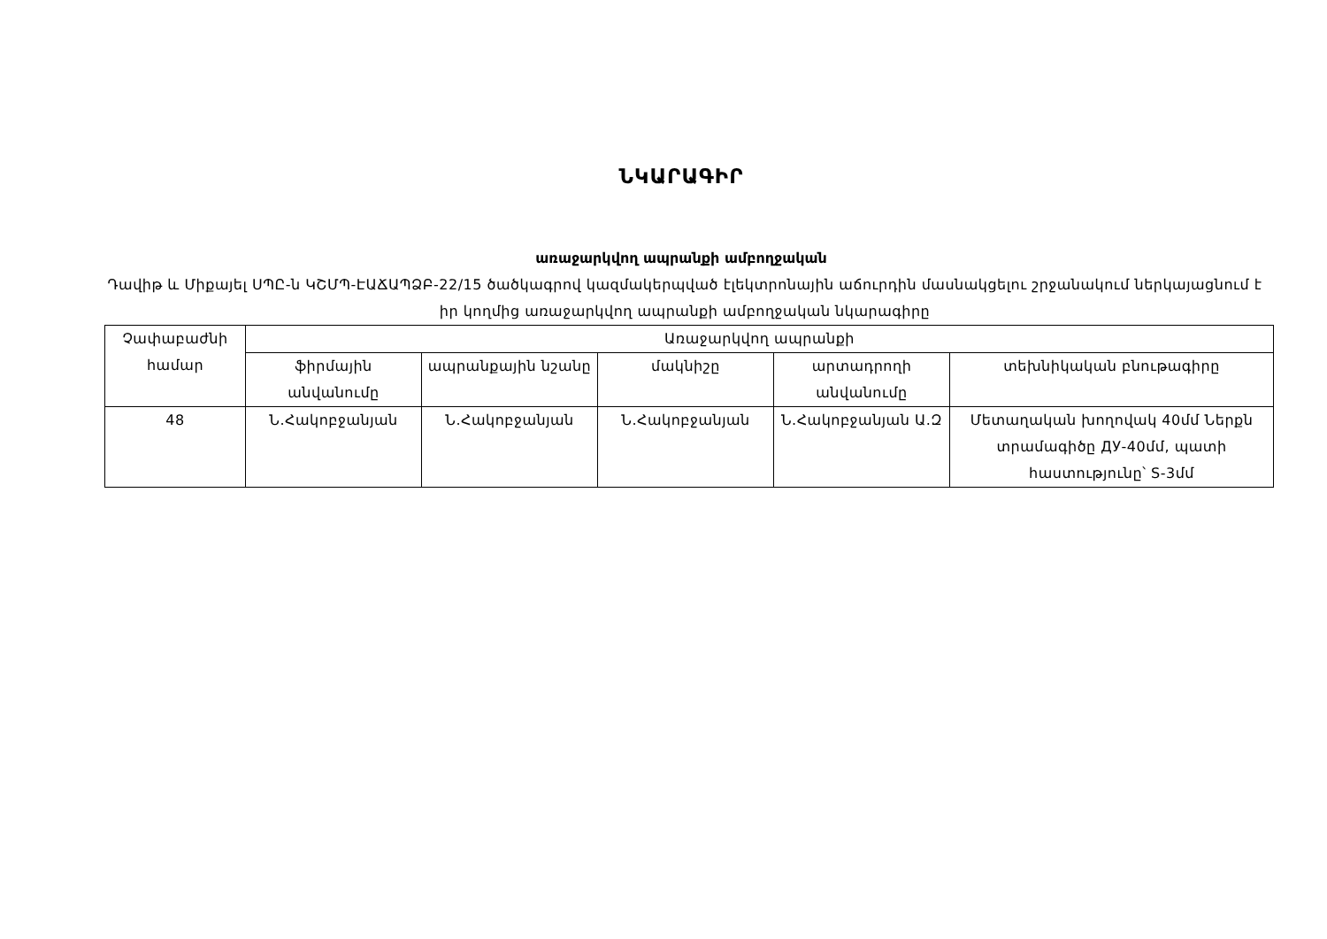ՆԿԱՐԱԳԻՐ
առաջարկվող ապրանքի ամբողջական
Դավիթ և Միքայել ՍՊԸ-ն ԿՇՄՊ-ԷԱՃԱՊՁԲ-22/15 ծածկագրով կազմակերպված էլեկտրոնային աճուրդին մասնակցելու շրջանակում ներկայացնում է իր կողմից առաջարկվող ապրանքի ամբողջական նկարագիրը
| Չափաբաժնի համար | Առաջարկվող ապրանքի | | | | |
| --- | --- | --- | --- | --- | --- |
| | ֆիրմային անվանումը | ապրանքային նշանը | մակնիշը | արտադրողի անվանումը | տեխնիկական բնութագիրը |
| 48 | Ն.Հակոբջանյան | Ն.Հակոբջանյան | Ն.Հակոբջանյան | Ն.Հակոբջանյան Ա.Զ | Մետաղական խողովակ 40մմ Ներքն տրամագիծը ДУ-40մմ, պատի հաստությունը՝ S-3մմ |